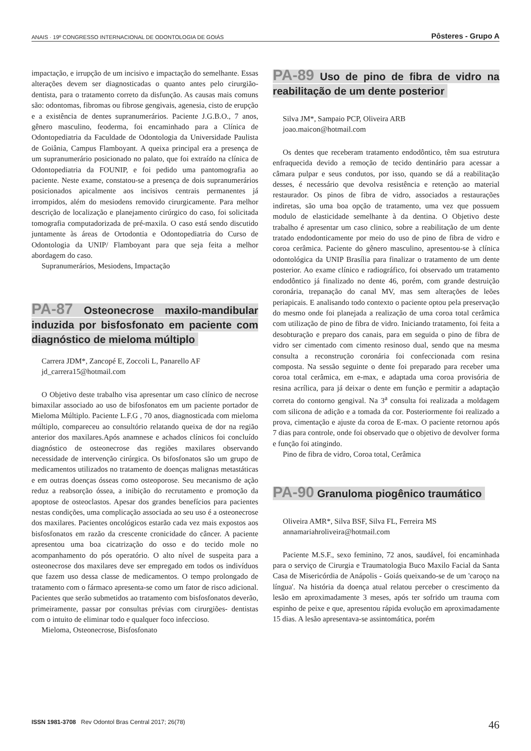ANAIS · 19º CONGRESSO INTERNACIONAL DE ODONTOLOGIA DE GOIÁS Pôsteres - Grupo A
impactação, e irrupção de um incisivo e impactação do semelhante. Essas alterações devem ser diagnosticadas o quanto antes pelo cirurgião-dentista, para o tratamento correto da disfunção. As causas mais comuns são: odontomas, fibromas ou fibrose gengivais, agenesia, cisto de erupção e a existência de dentes supranumerários. Paciente J.G.B.O., 7 anos, gênero masculino, feoderma, foi encaminhado para a Clínica de Odontopediatria da Faculdade de Odontologia da Universidade Paulista de Goiânia, Campus Flamboyant. A queixa principal era a presença de um supranumerário posicionado no palato, que foi extraído na clínica de Odontopediatria da FOUNIP, e foi pedido uma pantomografia ao paciente. Neste exame, constatou-se a presença de dois supranumerários posicionados apicalmente aos incisivos centrais permanentes já irrompidos, além do mesiodens removido cirurgicamente. Para melhor descrição de localização e planejamento cirúrgico do caso, foi solicitada tomografia computadorizada de pré-maxila. O caso está sendo discutido juntamente às áreas de Ortodontia e Odontopediatria do Curso de Odontologia da UNIP/ Flamboyant para que seja feita a melhor abordagem do caso.
Supranumerários, Mesiodens, Impactação
PA-87 Osteonecrose maxilo-mandibular induzida por bisfosfonato em paciente com diagnóstico de mieloma múltiplo
Carrera JDM*, Zancopé E, Zoccoli L, Panarello AF
jd_carrera15@hotmail.com
O Objetivo deste trabalho visa apresentar um caso clínico de necrose bimaxilar associado ao uso de bifosfonatos em um paciente portador de Mieloma Múltiplo. Paciente L.F.G , 70 anos, diagnosticada com mieloma múltiplo, compareceu ao consultório relatando queixa de dor na região anterior dos maxilares.Após anamnese e achados clínicos foi concluído diagnóstico de osteonecrose das regiões maxilares observando necessidade de intervenção cirúrgica. Os bifosfonatos são um grupo de medicamentos utilizados no tratamento de doenças malignas metastáticas e em outras doenças ósseas como osteoporose. Seu mecanismo de ação reduz a reabsorção óssea, a inibição do recrutamento e promoção da apoptose de osteoclastos. Apesar dos grandes benefícios para pacientes nestas condições, uma complicação associada ao seu uso é a osteonecrose dos maxilares. Pacientes oncológicos estarão cada vez mais expostos aos bisfosfonatos em razão da crescente cronicidade do câncer. A paciente apresentou uma boa cicatrização do osso e do tecido mole no acompanhamento do pós operatório. O alto nível de suspeita para a osteonecrose dos maxilares deve ser empregado em todos os indivíduos que fazem uso dessa classe de medicamentos. O tempo prolongado de tratamento com o fármaco apresenta-se como um fator de risco adicional. Pacientes que serão submetidos ao tratamento com bisfosfonatos deverão, primeiramente, passar por consultas prévias com cirurgiões- dentistas com o intuito de eliminar todo e qualquer foco infeccioso.
Mieloma, Osteonecrose, Bisfosfonato
PA-89 Uso de pino de fibra de vidro na reabilitação de um dente posterior
Silva JM*, Sampaio PCP, Oliveira ARB
joao.maicon@hotmail.com
Os dentes que receberam tratamento endodôntico, têm sua estrutura enfraquecida devido a remoção de tecido dentinário para acessar a câmara pulpar e seus condutos, por isso, quando se dá a reabilitação desses, é necessário que devolva resistência e retenção ao material restaurador. Os pinos de fibra de vidro, associados a restaurações indiretas, são uma boa opção de tratamento, uma vez que possuem modulo de elasticidade semelhante à da dentina. O Objetivo deste trabalho é apresentar um caso clinico, sobre a reabilitação de um dente tratado endodonticamente por meio do uso de pino de fibra de vidro e coroa cerâmica. Paciente do gênero masculino, apresentou-se à clínica odontológica da UNIP Brasília para finalizar o tratamento de um dente posterior. Ao exame clínico e radiográfico, foi observado um tratamento endodôntico já finalizado no dente 46, porém, com grande destruição coronária, trepanação do canal MV, mas sem alterações de leões periapicais. E analisando todo contexto o paciente optou pela preservação do mesmo onde foi planejada a realização de uma coroa total cerâmica com utilização de pino de fibra de vidro. Iniciando tratamento, foi feita a desobturação e preparo dos canais, para em seguida o pino de fibra de vidro ser cimentado com cimento resinoso dual, sendo que na mesma consulta a reconstrução coronária foi confeccionada com resina composta. Na sessão seguinte o dente foi preparado para receber uma coroa total cerâmica, em e-max, e adaptada uma coroa provisória de resina acrílica, para já deixar o dente em função e permitir a adaptação correta do contorno gengival. Na 3<sup>a</sup> consulta foi realizada a moldagem com silicona de adição e a tomada da cor. Posteriormente foi realizado a prova, cimentação e ajuste da coroa de E-max. O paciente retornou após 7 dias para controle, onde foi observado que o objetivo de devolver forma e função foi atingindo.
Pino de fibra de vidro, Coroa total, Cerâmica
PA-90 Granuloma piogênico traumático
Oliveira AMR*, Silva BSF, Silva FL, Ferreira MS
annamariahroliveira@hotmail.com
Paciente M.S.F., sexo feminino, 72 anos, saudável, foi encaminhada para o serviço de Cirurgia e Traumatologia Buco Maxilo Facial da Santa Casa de Misericórdia de Anápolis - Goiás queixando-se de um 'caroço na língua'. Na história da doença atual relatou perceber o crescimento da lesão em aproximadamente 3 meses, após ter sofrido um trauma com espinho de peixe e que, apresentou rápida evolução em aproximadamente 15 dias. A lesão apresentava-se assintomática, porém
ISSN 1981-3708 Rev Odontol Bras Central 2017; 26(78) 46